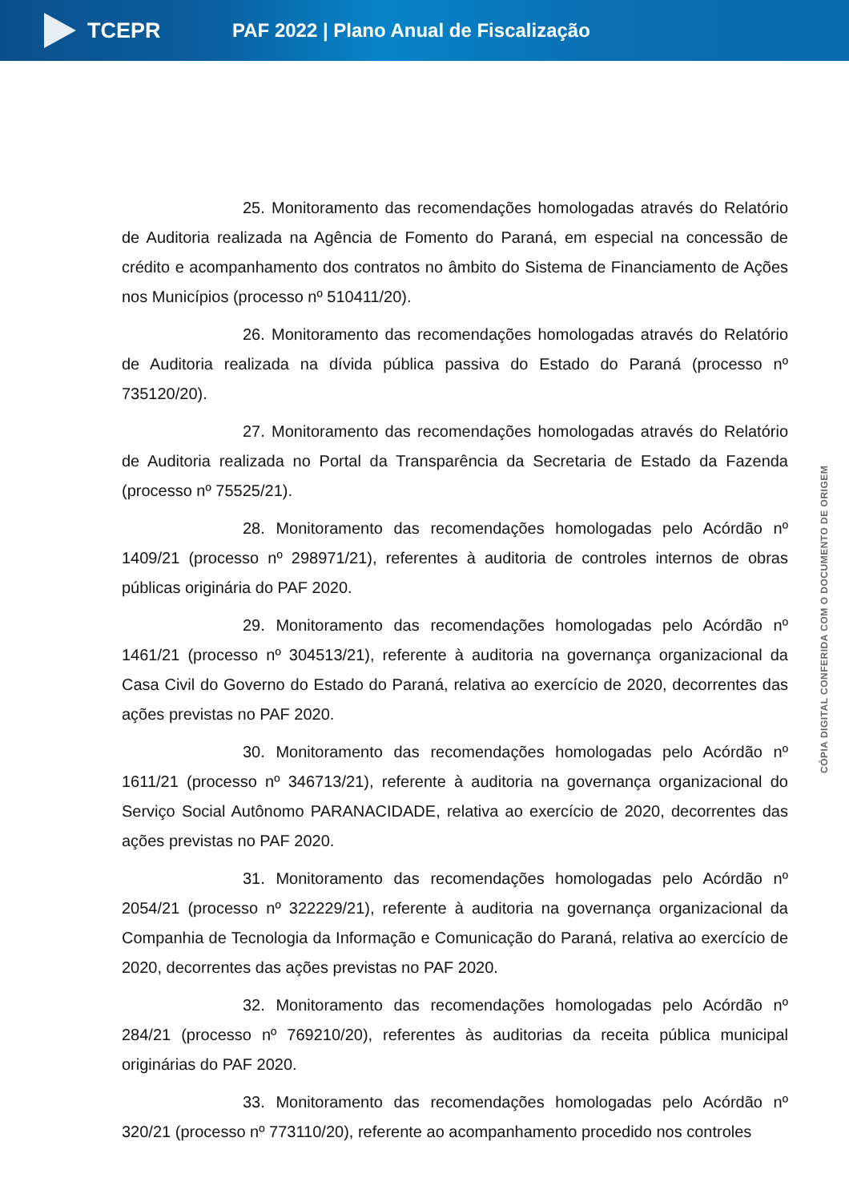TCEPR
PAF 2022 | Plano Anual de Fiscalização
25. Monitoramento das recomendações homologadas através do Relatório de Auditoria realizada na Agência de Fomento do Paraná, em especial na concessão de crédito e acompanhamento dos contratos no âmbito do Sistema de Financiamento de Ações nos Municípios (processo nº 510411/20).
26. Monitoramento das recomendações homologadas através do Relatório de Auditoria realizada na dívida pública passiva do Estado do Paraná (processo nº 735120/20).
27. Monitoramento das recomendações homologadas através do Relatório de Auditoria realizada no Portal da Transparência da Secretaria de Estado da Fazenda (processo nº 75525/21).
28. Monitoramento das recomendações homologadas pelo Acórdão nº 1409/21 (processo nº 298971/21), referentes à auditoria de controles internos de obras públicas originária do PAF 2020.
29. Monitoramento das recomendações homologadas pelo Acórdão nº 1461/21 (processo nº 304513/21), referente à auditoria na governança organizacional da Casa Civil do Governo do Estado do Paraná, relativa ao exercício de 2020, decorrentes das ações previstas no PAF 2020.
30. Monitoramento das recomendações homologadas pelo Acórdão nº 1611/21 (processo nº 346713/21), referente à auditoria na governança organizacional do Serviço Social Autônomo PARANACIDADE, relativa ao exercício de 2020, decorrentes das ações previstas no PAF 2020.
31. Monitoramento das recomendações homologadas pelo Acórdão nº 2054/21 (processo nº 322229/21), referente à auditoria na governança organizacional da Companhia de Tecnologia da Informação e Comunicação do Paraná, relativa ao exercício de 2020, decorrentes das ações previstas no PAF 2020.
32. Monitoramento das recomendações homologadas pelo Acórdão nº 284/21 (processo nº 769210/20), referentes às auditorias da receita pública municipal originárias do PAF 2020.
33. Monitoramento das recomendações homologadas pelo Acórdão nº 320/21 (processo nº 773110/20), referente ao acompanhamento procedido nos controles
CÓPIA DIGITAL CONFERIDA COM O DOCUMENTO DE ORIGEM